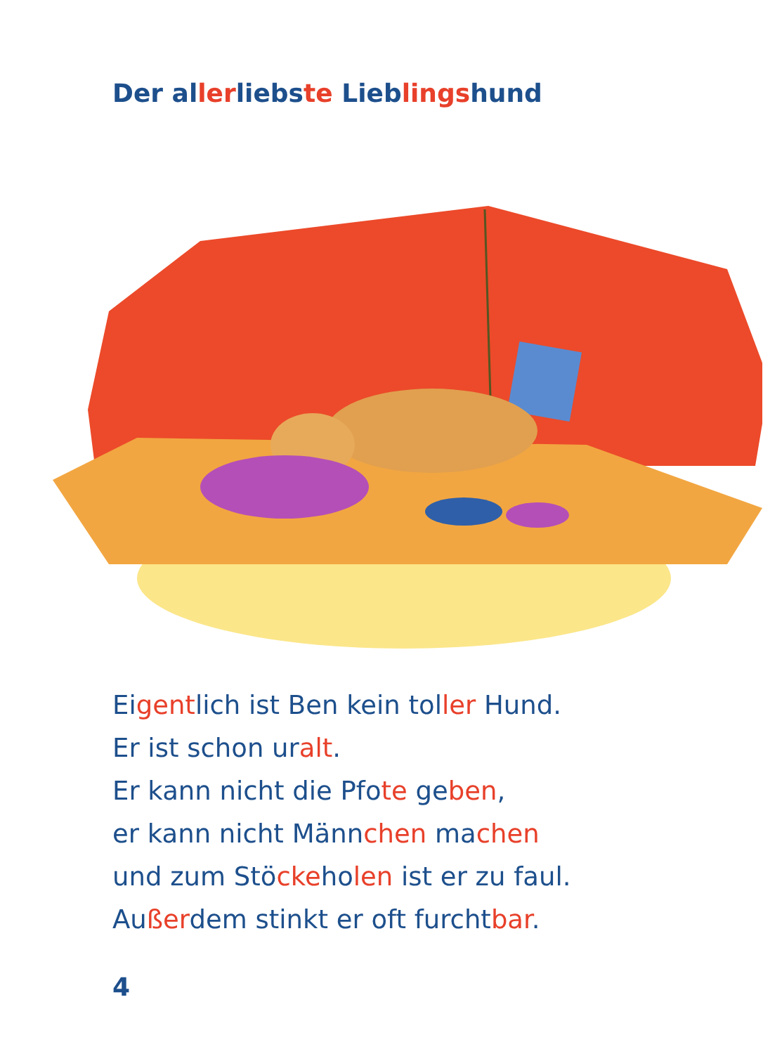Der allerliebste Lieblingshund
Eigentlich ist Ben kein toller Hund.
Er ist schon uralt.
Er kann nicht die Pfote geben,
er kann nicht Männchen machen
und zum Stöckeholen ist er zu faul.
Außerdem stinkt er oft furchtbar.
4